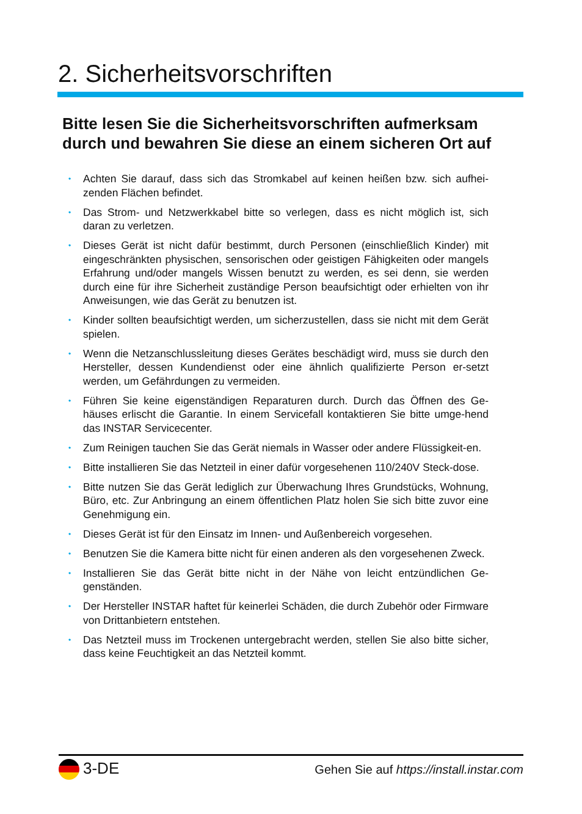2. Sicherheitsvorschriften
Bitte lesen Sie die Sicherheitsvorschriften aufmerksam
durch und bewahren Sie diese an einem sicheren Ort auf
• Achten Sie darauf, dass sich das Stromkabel auf keinen heißen bzw. sich aufhei-zenden Flächen befindet.
• Das Strom- und Netzwerkkabel bitte so verlegen, dass es nicht möglich ist, sich daran zu verletzen.
• Dieses Gerät ist nicht dafür bestimmt, durch Personen (einschließlich Kinder) mit eingeschränkten physischen, sensorischen oder geistigen Fähigkeiten oder mangels Erfahrung und/oder mangels Wissen benutzt zu werden, es sei denn, sie werden durch eine für ihre Sicherheit zuständige Person beaufsichtigt oder erhielten von ihr Anweisungen, wie das Gerät zu benutzen ist.
• Kinder sollten beaufsichtigt werden, um sicherzustellen, dass sie nicht mit dem Gerät spielen.
• Wenn die Netzanschlussleitung dieses Gerätes beschädigt wird, muss sie durch den Hersteller, dessen Kundendienst oder eine ähnlich qualifizierte Person er-setzt werden, um Gefährdungen zu vermeiden.
• Führen Sie keine eigenständigen Reparaturen durch. Durch das Öffnen des Ge-häuses erlischt die Garantie. In einem Servicefall kontaktieren Sie bitte umge-hend das INSTAR Servicecenter.
• Zum Reinigen tauchen Sie das Gerät niemals in Wasser oder andere Flüssigkeit-en.
• Bitte installieren Sie das Netzteil in einer dafür vorgesehenen 110/240V Steck-dose.
• Bitte nutzen Sie das Gerät lediglich zur Überwachung Ihres Grundstücks, Wohnung, Büro, etc. Zur Anbringung an einem öffentlichen Platz holen Sie sich bitte zuvor eine Genehmigung ein.
• Dieses Gerät ist für den Einsatz im Innen- und Außenbereich vorgesehen.
• Benutzen Sie die Kamera bitte nicht für einen anderen als den vorgesehenen Zweck.
• Installieren Sie das Gerät bitte nicht in der Nähe von leicht entzündlichen Ge-genständen.
• Der Hersteller INSTAR haftet für keinerlei Schäden, die durch Zubehör oder Firmware von Drittanbietern entstehen.
• Das Netzteil muss im Trockenen untergebracht werden, stellen Sie also bitte sicher, dass keine Feuchtigkeit an das Netzteil kommt.
3-DE
Gehen Sie auf https://install.instar.com